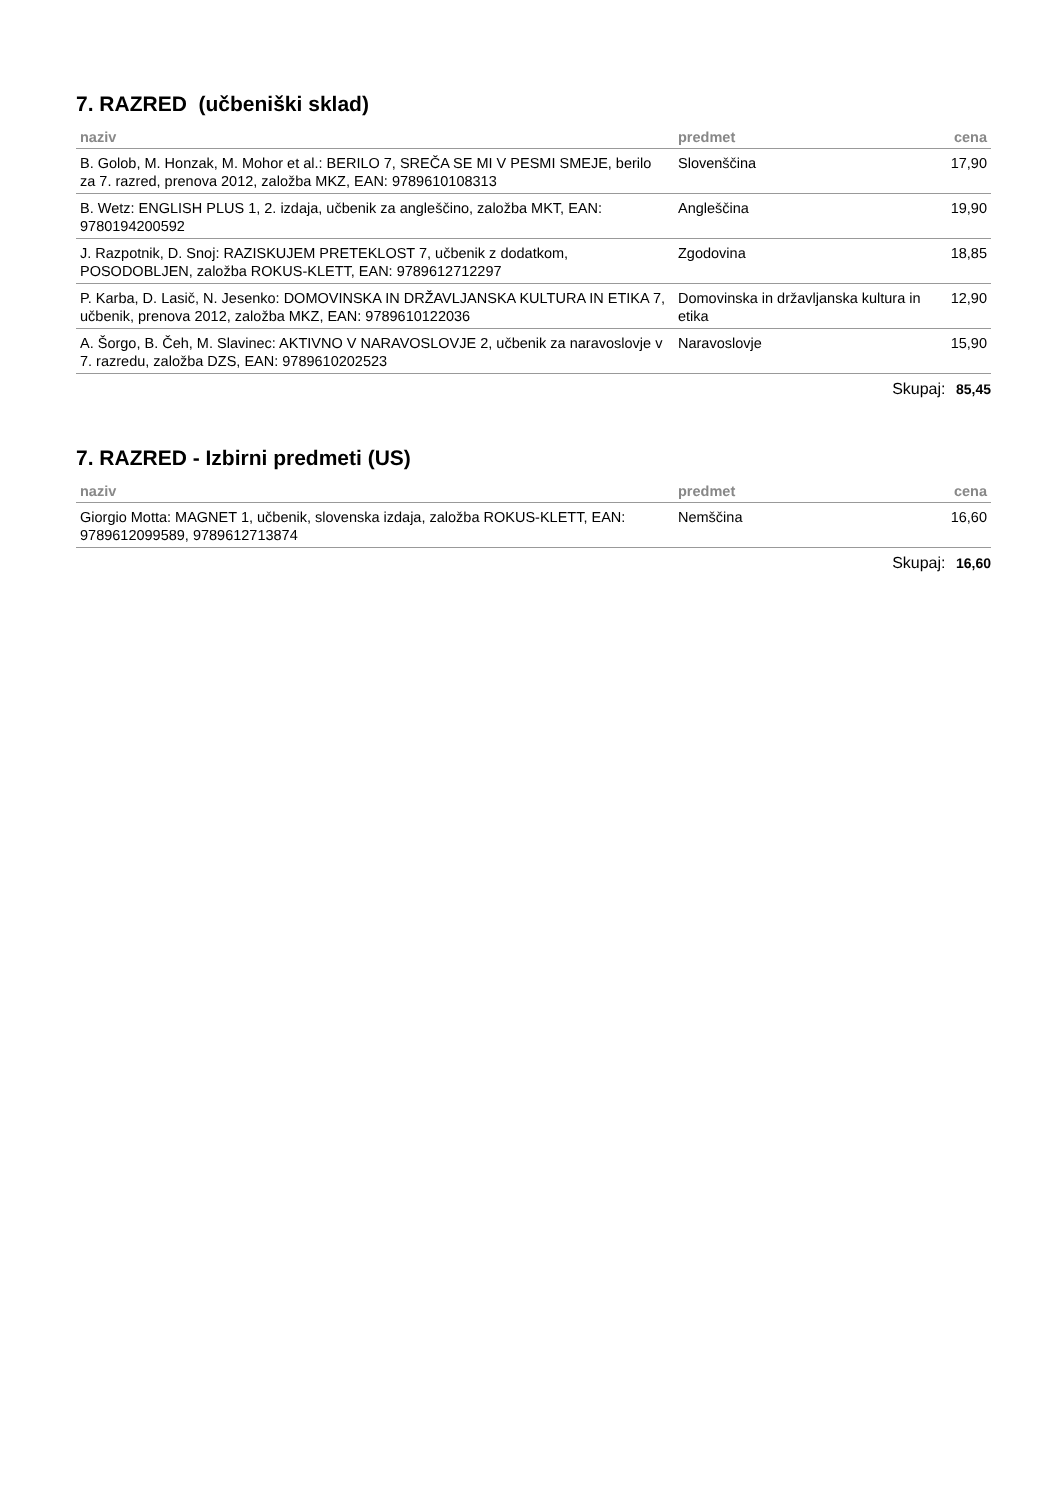7. RAZRED (učbeniški sklad)
| naziv | predmet | cena |
| --- | --- | --- |
| B. Golob, M. Honzak, M. Mohor et al.: BERILO 7, SREČA SE MI V PESMI SMEJE, berilo za 7. razred, prenova 2012, založba MKZ, EAN: 9789610108313 | Slovenščina | 17,90 |
| B. Wetz: ENGLISH PLUS 1, 2. izdaja, učbenik za angleščino, založba MKT, EAN: 9780194200592 | Angleščina | 19,90 |
| J. Razpotnik, D. Snoj: RAZISKUJEM PRETEKLOST 7, učbenik z dodatkom, POSODOBLJEN, založba ROKUS-KLETT, EAN: 9789612712297 | Zgodovina | 18,85 |
| P. Karba, D. Lasič, N. Jesenko: DOMOVINSKA IN DRŽAVLJANSKA KULTURA IN ETIKA 7, učbenik, prenova 2012, založba MKZ, EAN: 9789610122036 | Domovinska in državljanska kultura in etika | 12,90 |
| A. Šorgo, B. Čeh, M. Slavinec: AKTIVNO V NARAVOSLOVJE 2, učbenik za naravoslovje v 7. razredu, založba DZS, EAN: 9789610202523 | Naravoslovje | 15,90 |
Skupaj: 85,45
7. RAZRED - Izbirni predmeti (US)
| naziv | predmet | cena |
| --- | --- | --- |
| Giorgio Motta: MAGNET 1, učbenik, slovenska izdaja, založba ROKUS-KLETT, EAN: 9789612099589, 9789612713874 | Nemščina | 16,60 |
Skupaj: 16,60